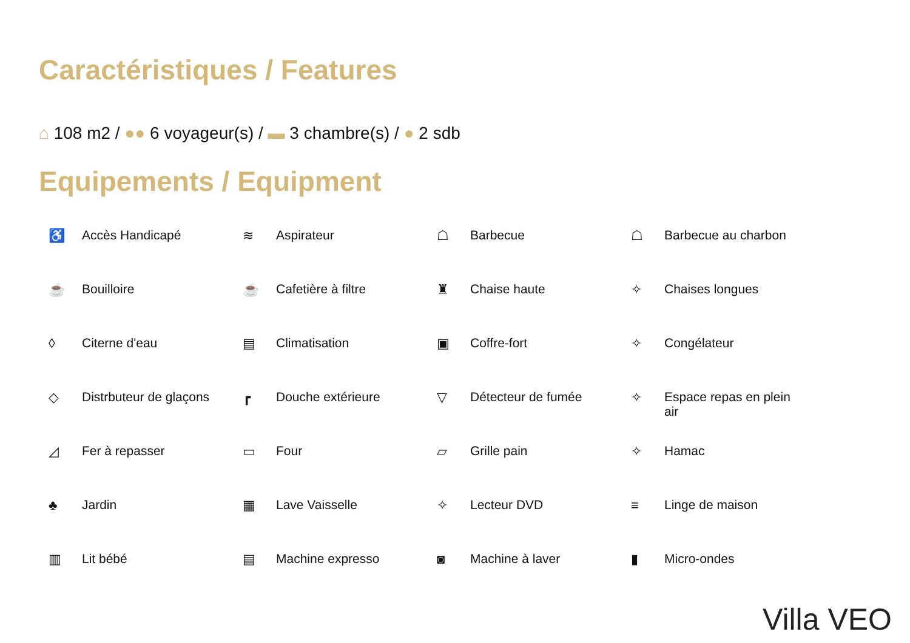Caractéristiques / Features
⌂ 108 m2 / ●● 6 voyageur(s) / ▬ 3 chambre(s) / ● 2 sdb
Equipements / Equipment
♿ Accès Handicapé
≋ Aspirateur
☖ Barbecue
☖ Barbecue au charbon
☕ Bouilloire
☕ Cafetière à filtre
♜ Chaise haute
✧ Chaises longues
◊ Citerne d'eau
▤ Climatisation
▣ Coffre-fort
✧ Congélateur
◇ Distrbuteur de glaçons
┏ Douche extérieure
▽ Détecteur de fumée
✧ Espace repas en plein
air
◿ Fer à repasser
▭ Four
▱ Grille pain
✧ Hamac
♣ Jardin
▦ Lave Vaisselle
✧ Lecteur DVD
≡ Linge de maison
▥ Lit bébé
▤ Machine expresso
◙ Machine à laver
▮ Micro-ondes
Villa VEO